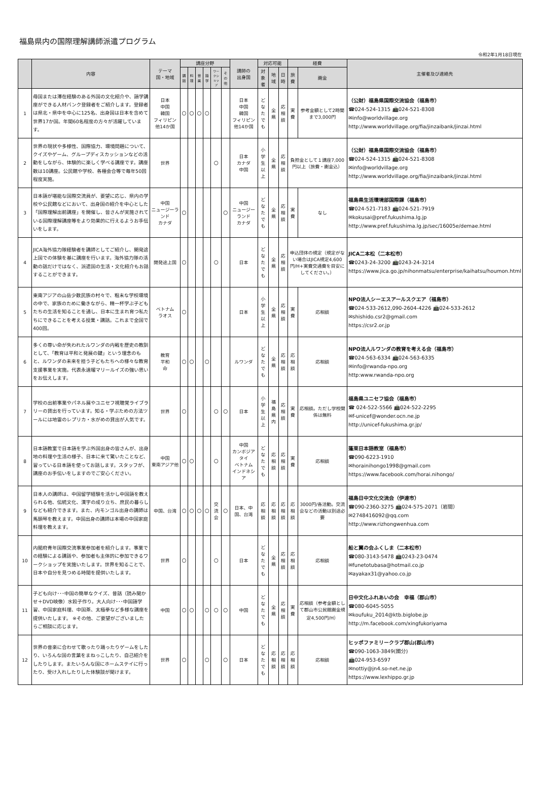福島県内の国際理解講師派遣プログラム
令和2年1月18日現在
| | 内容 | テーマ 国・地域 | 講座分野 | | | | | | 講師の 出身国 | 対応可能 | | | 経費 | | 主催者及び連絡先 |
| --- | --- | --- | --- | --- | --- | --- | --- | --- | --- | --- | --- | --- | --- | --- | --- |
| | | | 講話 | 料理 | 音楽 | 語学 | ワークショップ | その他 | | 対象者 | 地域 | 日時 | 旅費 | 謝金 | |
| 1 | 母国または滞在経験のある外国の文化紹介や、語学講座ができる人材バンク登録者をご紹介します。登録者は県北・県中を中心に125名、出身国は日本を含めて世界17か国。年間60名程度の方々が活躍しています。 | 日本 中国 韓国 フィリピン 他14か国 | 〇 | 〇 | 〇 | 〇 | | | 日本 中国 韓国 フィリピン 他14か国 | どなたでも | 全県 | 応相談 | 実費 | 参考金額として2時間まで3,000円 | （公財）福島県国際交流協会（福島市） ☎024-524-1315 📠024-521-8308 ✉info@worldvillage.org http://www.worldvillage.org/fia/jinzaibank/jinzai.html |
| 2 | 世界の現状や多様性、国際協力、環境問題について、クイズやゲーム、グループディスカッションなどの活動をしながら、体験的に楽しく学べる講座です。講座数は10講座。公民館や学校、各種会合等で毎年50回程度実施。 | 世界 | | | | | 〇 | | 日本 カナダ 中国 | 小学生以上 | 全県 | 応相談 | 負担金として１講座7,000円以上（旅費・謝金込） | | （公財）福島県国際交流協会（福島市） ☎024-524-1315 📠024-521-8308 ✉info@worldvillage.org http://www.worldvillage.org/fia/jinzaibank/jinzai.html |
| 3 | 日本語が堪能な国際交流員が、要望に応じ、県内の学校や公民館などにおいて、出身国の紹介を中心とした「国際理解出前講座」を開催し、皆さんが実施されている国際理解講座等をより効果的に行えるようお手伝いをします。 | 中国 ニュージーランド カナダ | 〇 | | | | | 〇 | 中国 ニュージーランド カナダ | どなたでも | 全県 | 応相談 | 実費 | なし | 福島県生活環境部国際課（福島市） ☎024-521-7183 📠024-521-7919 ✉kokusai@pref.fukushima.lg.jp http://www.pref.fukushima.lg.jp/sec/16005e/demae.html |
| 4 | JICA海外協力隊経験者を講師としてご紹介し、開発途上国での体験を基に講座を行います。海外協力隊の活動の話だけではなく、派遣国の生活・文化紹介もお話することができます。 | 開発途上国 | 〇 | | | | 〇 | | 日本 | どなたでも | 全県 | 応相談 | 申込団体の規定（規定がない場合はJICA規定4,600円/H+実費交通費を目安にしてください。） | | JICA二本松（二本松市） ☎0243-24-3200 📠0243-24-3214 https://www.jica.go.jp/nihonmatsu/enterprise/kaihatsu/houmon.html |
| 5 | 東南アジアの山岳少数民族の村々で、粗末な学校環境の中で、家族のために働きながら、精一杯学ぶ子どもたちの生活を知ることを通し、日本に生まれ育つ私たちにできることを考える授業・講話。これまで全国で400回。 | ベトナム ラオス | 〇 | | | | | | 日本 | 小学生以上 | 全県 | 応相談 | 実費 | 応相談 | NPO法人シーエスアールスクエア（福島市） ☎024-533-2612,090-2604-4226 📠024-533-2612 ✉shishido.csr2@gmail.com https://csr2.or.jp |
| 6 | 多くの尊い命が失われたルワンダの内戦を歴史の教訓として、「教育は平和と発展の鍵」という理念のもと、ルワンダの未来を担う子どもたちへの様々な教育支援事業を実施。代表永遠瑠マリールイズの強い思いをお伝えします。 | 教育 平和 命 | 〇 | 〇 | | 〇 | | | ルワンダ | どなたでも | 全県 | 応相談 | 応相談 | 応相談 | NPO法人ルワンダの教育を考える会（福島市） ☎024-563-6334 📠024-563-6335 ✉info@rwanda-npo.org http:www.rwanda-npo.org |
| 7 | 学校の出前事業やパネル展やユニセフ視聴覚ライブラリーの貸出を行っています。知る・学ぶための方法ツールには地雷のレプリカ・水がめの貸出が人気です。 | 世界 | 〇 | | | | 〇 | 〇 | 日本 | 小学生以上 | 福島県内 | 応相談 | 実費 | 応相談。ただし学校関係は無料 | 福島県ユニセフ協会（福島市） ☎ 024-522-5566 📠024-522-2295 ✉f-unicef@wonder.ocn.ne.jp http://unicef-fukushima.gr.jp/ |
| 8 | 日本語教室で日本語を学ぶ外国出身の皆さんが、出身地の料理や生活の様子、日本に来て驚いたことなど、習っている日本語を使ってお話します。スタッフが、講座のお手伝いをしますのでご安心ください。 | 中国 東南アジア他 | 〇 | 〇 | | | 〇 | | 中国 カンボジア タイ ベトナム インドネシア | どなたでも | 応相談 | 応相談 | 実費 | 応相談 | 蓬莱日本語教室（福島市） ☎090-6223-1910 ✉horainihongo1998@gmail.com https://www.facebook.com/horai.nihongo/ |
| 9 | 日本人の講師は、中国留学経験を活かし中国語を教えられる他、伝統文化、漢字の成り立ち、庶民の暮らしなども紹介できます。また、内モンゴル出身の講師は馬頭琴を教えます。中国出身の講師は本場の中国家庭料理を教えます。 | 中国、台湾 | 〇 | 〇 | 〇 | 〇 | 交流会 | 〇 | 日本、中国、台湾 | 応相談 | 応相談 | 応相談 | 応相談 | 3000円/各活動。交流会などの活動は別途必要 | 福島日中文化交流会（伊達市） ☎090-2360-3275 📠024-575-2071（岩間） ✉2748416092@qq.com http://www.rizhongwenhua.com |
| 10 | 内閣府青年国際交流事業参加者を紹介します。事業での経験による講話や、参加者も主体的に参加できるワークショップを実施いたします。世界を知ることで、日本や自分を見つめる時間を提供いたします。 | 世界 | 〇 | | | | 〇 | | 日本 | どなたでも | 全県 | 応相談 | 応相談 | 応相談 | 船と翼の会ふくしま（二本松市） ☎080-3143-5478 📠0243-23-0474 ✉funetotubasa@hotmail.co.jp ✉ayakax31@yahoo.co.jp |
| 11 | 子ども向け･･･中国の簡単なクイズ、昔話（読み聞かせ＋DVD映像）水餃子作り。大人向け･･･中国語学習、中国家庭料理、中国茶、太極拳など多様な講座を提供いたします。 ※その他、ご要望がございましたらご相談に応じます。 | 中国 | 〇 | 〇 | | 〇 | 〇 | 〇 | 中国 | どなたでも | 全県 | 応相談 | 実費 | 応相談（参考金額として郡山市公民館謝金規定4,500円/H） | 日中文化ふれあいの会 幸福（郡山市） ☎080-6045-5055 ✉koufuku_2014@ktb.biglobe.jp http://m.facebook.com/xingfukoriyama |
| 12 | 世界の音楽に合わせて歌ったり踊ったりゲームをしたり、いろんな国の言葉をまねっこしたり、自己紹介をしたりします。またいろんな国にホームステイに行ったり、受け入れしたりした体験談が聞けます。 | 世界 | 〇 | | | 〇 | | 〇 | 日本 | どなたでも | 応相談 | 応相談 | 応相談 | 応相談 | ヒッポファミリークラブ郡山(郡山市) ☎090-1063-3849(國分) 📠024-953-6597 ✉nottiy@jn4.so-net.ne.jp https://www.lexhippo.gr.jp |